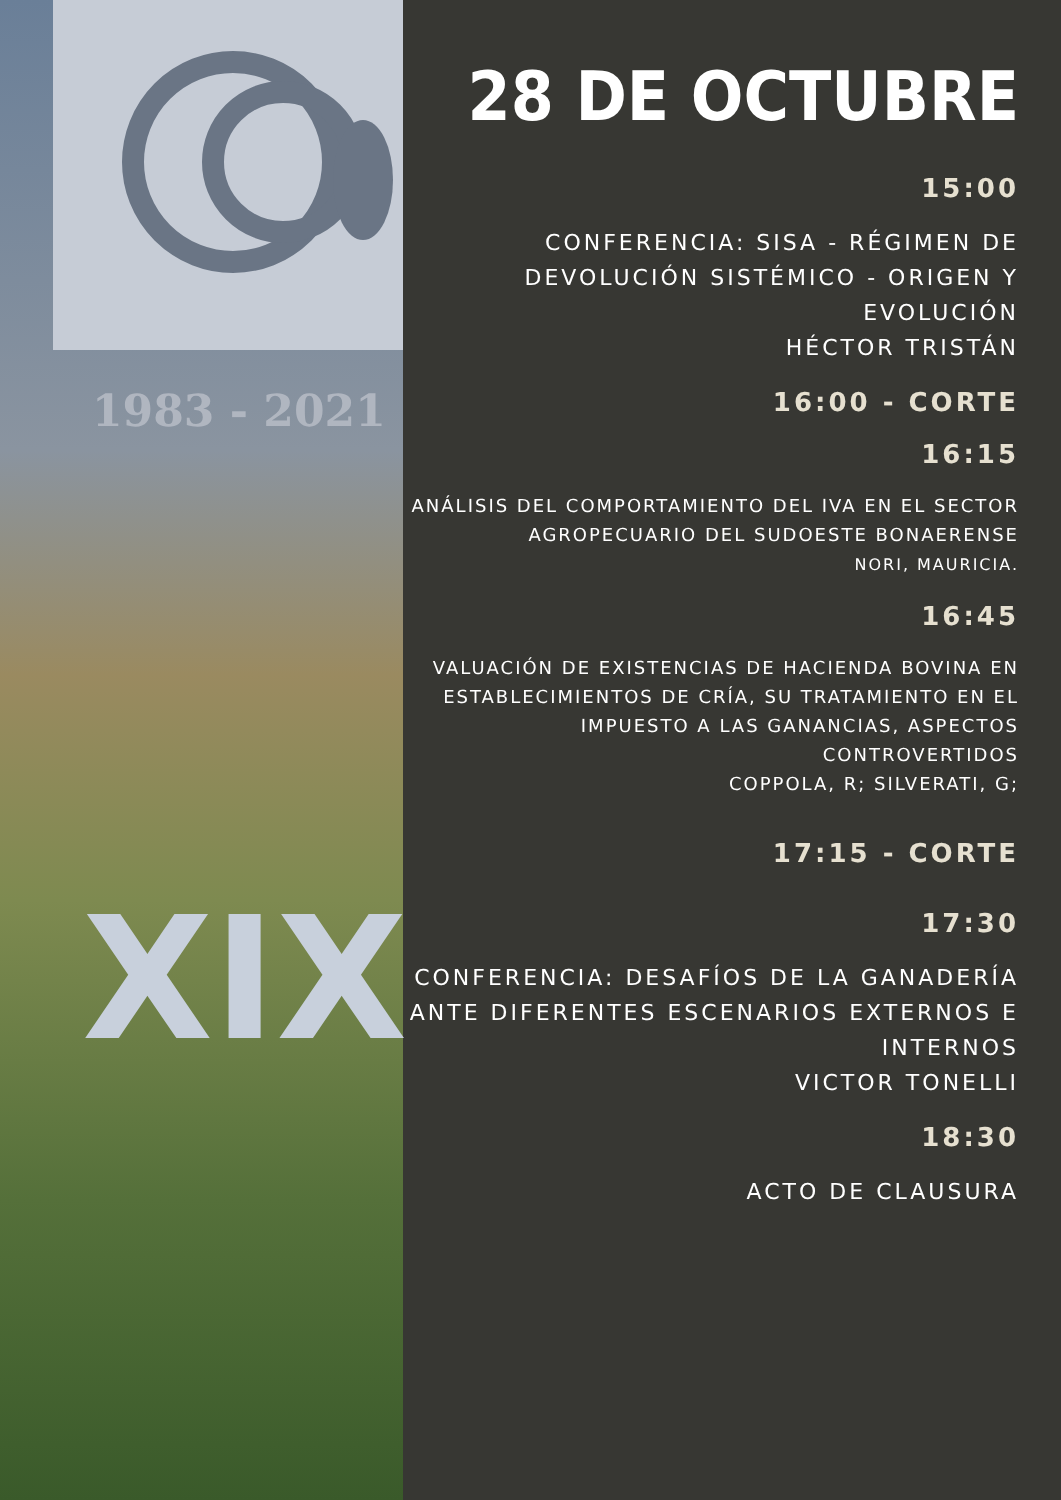1983 - 2021
XIX
28 DE OCTUBRE
15:00
CONFERENCIA: SISA - RÉGIMEN DE DEVOLUCIÓN SISTÉMICO - ORIGEN Y EVOLUCIÓN
HÉCTOR TRISTÁN
16:00 - CORTE
16:15
ANÁLISIS DEL COMPORTAMIENTO DEL IVA EN EL SECTOR AGROPECUARIO DEL SUDOESTE BONAERENSE
NORI, MAURICIA.
16:45
VALUACIÓN DE EXISTENCIAS DE HACIENDA BOVINA EN ESTABLECIMIENTOS DE CRÍA, SU TRATAMIENTO EN EL IMPUESTO A LAS GANANCIAS, ASPECTOS CONTROVERTIDOS
COPPOLA, R; SILVERATI, G;
17:15 - CORTE
17:30
CONFERENCIA: DESAFÍOS DE LA GANADERÍA ANTE DIFERENTES ESCENARIOS EXTERNOS E INTERNOS
VICTOR TONELLI
18:30
ACTO DE CLAUSURA